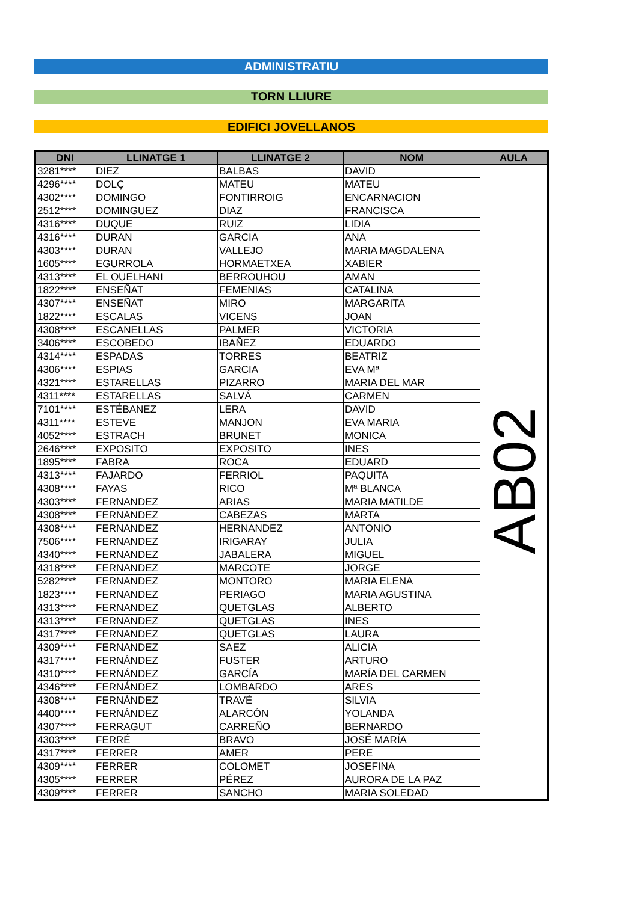ADMINISTRATIU
TORN LLIURE
EDIFICI JOVELLANOS
| DNI | LLINATGE 1 | LLINATGE 2 | NOM | AULA |
| --- | --- | --- | --- | --- |
| 3281**** | DIEZ | BALBAS | DAVID | AB02 |
| 4296**** | DOLÇ | MATEU | MATEU | |
| 4302**** | DOMINGO | FONTIRROIG | ENCARNACION | |
| 2512**** | DOMINGUEZ | DIAZ | FRANCISCA | |
| 4316**** | DUQUE | RUIZ | LIDIA | |
| 4316**** | DURAN | GARCIA | ANA | |
| 4303**** | DURAN | VALLEJO | MARIA MAGDALENA | |
| 1605**** | EGURROLA | HORMAETXEA | XABIER | |
| 4313**** | EL OUELHANI | BERROUHOU | AMAN | |
| 1822**** | ENSEÑAT | FEMENIAS | CATALINA | |
| 4307**** | ENSEÑAT | MIRO | MARGARITA | |
| 1822**** | ESCALAS | VICENS | JOAN | |
| 4308**** | ESCANELLAS | PALMER | VICTORIA | |
| 3406**** | ESCOBEDO | IBAÑEZ | EDUARDO | |
| 4314**** | ESPADAS | TORRES | BEATRIZ | |
| 4306**** | ESPIAS | GARCIA | EVA Mª | |
| 4321**** | ESTARELLAS | PIZARRO | MARIA DEL MAR | |
| 4311**** | ESTARELLAS | SALVÁ | CARMEN | |
| 7101**** | ESTÉBANEZ | LERA | DAVID | |
| 4311**** | ESTEVE | MANJON | EVA MARIA | |
| 4052**** | ESTRACH | BRUNET | MONICA | |
| 2646**** | EXPOSITO | EXPOSITO | INES | |
| 1895**** | FABRA | ROCA | EDUARD | |
| 4313**** | FAJARDO | FERRIOL | PAQUITA | |
| 4308**** | FAYAS | RICO | Mª BLANCA | |
| 4303**** | FERNANDEZ | ARIAS | MARIA MATILDE | |
| 4308**** | FERNANDEZ | CABEZAS | MARTA | |
| 4308**** | FERNANDEZ | HERNANDEZ | ANTONIO | |
| 7506**** | FERNANDEZ | IRIGARAY | JULIA | |
| 4340**** | FERNANDEZ | JABALERA | MIGUEL | |
| 4318**** | FERNANDEZ | MARCOTE | JORGE | |
| 5282**** | FERNANDEZ | MONTORO | MARIA ELENA | |
| 1823**** | FERNANDEZ | PERIAGO | MARIA AGUSTINA | |
| 4313**** | FERNANDEZ | QUETGLAS | ALBERTO | |
| 4313**** | FERNANDEZ | QUETGLAS | INES | |
| 4317**** | FERNANDEZ | QUETGLAS | LAURA | |
| 4309**** | FERNANDEZ | SAEZ | ALICIA | |
| 4317**** | FERNÁNDEZ | FUSTER | ARTURO | |
| 4310**** | FERNÁNDEZ | GARCÍA | MARÍA DEL CARMEN | |
| 4346**** | FERNÁNDEZ | LOMBARDO | ARES | |
| 4308**** | FERNÁNDEZ | TRAVÉ | SILVIA | |
| 4400**** | FERNÁNDEZ | ALARCÓN | YOLANDA | |
| 4307**** | FERRAGUT | CARREÑO | BERNARDO | |
| 4303**** | FERRÉ | BRAVO | JOSÉ MARÍA | |
| 4317**** | FERRER | AMER | PERE | |
| 4309**** | FERRER | COLOMET | JOSEFINA | |
| 4305**** | FERRER | PÉREZ | AURORA DE LA PAZ | |
| 4309**** | FERRER | SANCHO | MARIA SOLEDAD | |